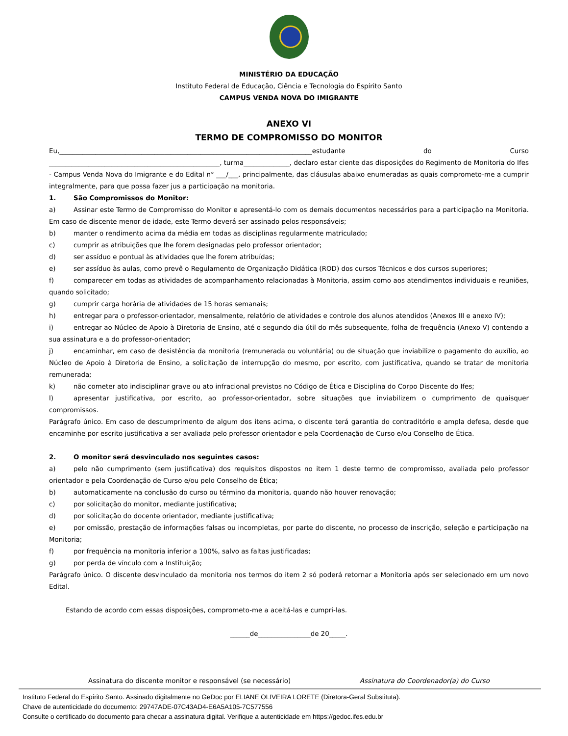MINISTÉRIO DA EDUCAÇÃO
Instituto Federal de Educação, Ciência e Tecnologia do Espírito Santo
CAMPUS VENDA NOVA DO IMIGRANTE
ANEXO VI
TERMO DE COMPROMISSO DO MONITOR
Eu,_____________________________________________________________________________estudante do Curso ____________________________________________________, turma______________, declaro estar ciente das disposições do Regimento de Monitoria do Ifes - Campus Venda Nova do Imigrante e do Edital n° ___/___, principalmente, das cláusulas abaixo enumeradas as quais comprometo-me a cumprir integralmente, para que possa fazer jus a participação na monitoria.
1. São Compromissos do Monitor:
a) Assinar este Termo de Compromisso do Monitor e apresentá-lo com os demais documentos necessários para a participação na Monitoria. Em caso de discente menor de idade, este Termo deverá ser assinado pelos responsáveis;
b) manter o rendimento acima da média em todas as disciplinas regularmente matriculado;
c) cumprir as atribuições que lhe forem designadas pelo professor orientador;
d) ser assíduo e pontual às atividades que lhe forem atribuídas;
e) ser assíduo às aulas, como prevê o Regulamento de Organização Didática (ROD) dos cursos Técnicos e dos cursos superiores;
f) comparecer em todas as atividades de acompanhamento relacionadas à Monitoria, assim como aos atendimentos individuais e reuniões, quando solicitado;
g) cumprir carga horária de atividades de 15 horas semanais;
h) entregar para o professor-orientador, mensalmente, relatório de atividades e controle dos alunos atendidos (Anexos III e anexo IV);
i) entregar ao Núcleo de Apoio à Diretoria de Ensino, até o segundo dia útil do mês subsequente, folha de frequência (Anexo V) contendo a sua assinatura e a do professor-orientador;
j) encaminhar, em caso de desistência da monitoria (remunerada ou voluntária) ou de situação que inviabilize o pagamento do auxílio, ao Núcleo de Apoio à Diretoria de Ensino, a solicitação de interrupção do mesmo, por escrito, com justificativa, quando se tratar de monitoria remunerada;
k) não cometer ato indisciplinar grave ou ato infracional previstos no Código de Ética e Disciplina do Corpo Discente do Ifes;
l) apresentar justificativa, por escrito, ao professor-orientador, sobre situações que inviabilizem o cumprimento de quaisquer compromissos.
Parágrafo único. Em caso de descumprimento de algum dos itens acima, o discente terá garantia do contraditório e ampla defesa, desde que encaminhe por escrito justificativa a ser avaliada pelo professor orientador e pela Coordenação de Curso e/ou Conselho de Ética.
2. O monitor será desvinculado nos seguintes casos:
a) pelo não cumprimento (sem justificativa) dos requisitos dispostos no item 1 deste termo de compromisso, avaliada pelo professor orientador e pela Coordenação de Curso e/ou pelo Conselho de Ética;
b) automaticamente na conclusão do curso ou término da monitoria, quando não houver renovação;
c) por solicitação do monitor, mediante justificativa;
d) por solicitação do docente orientador, mediante justificativa;
e) por omissão, prestação de informações falsas ou incompletas, por parte do discente, no processo de inscrição, seleção e participação na Monitoria;
f) por frequência na monitoria inferior a 100%, salvo as faltas justificadas;
g) por perda de vínculo com a Instituição;
Parágrafo único. O discente desvinculado da monitoria nos termos do item 2 só poderá retornar a Monitoria após ser selecionado em um novo Edital.
Estando de acordo com essas disposições, comprometo-me a aceitá-las e cumpri-las.
______de________________de 20_____.
Assinatura do discente monitor e responsável (se necessário) Assinatura do Coordenador(a) do Curso
Instituto Federal do Espírito Santo. Assinado digitalmente no GeDoc por ELIANE OLIVEIRA LORETE (Diretora-Geral Substituta).
Chave de autenticidade do documento: 29747ADE-07C43AD4-E6A5A105-7C577556
Consulte o certificado do documento para checar a assinatura digital. Verifique a autenticidade em https://gedoc.ifes.edu.br